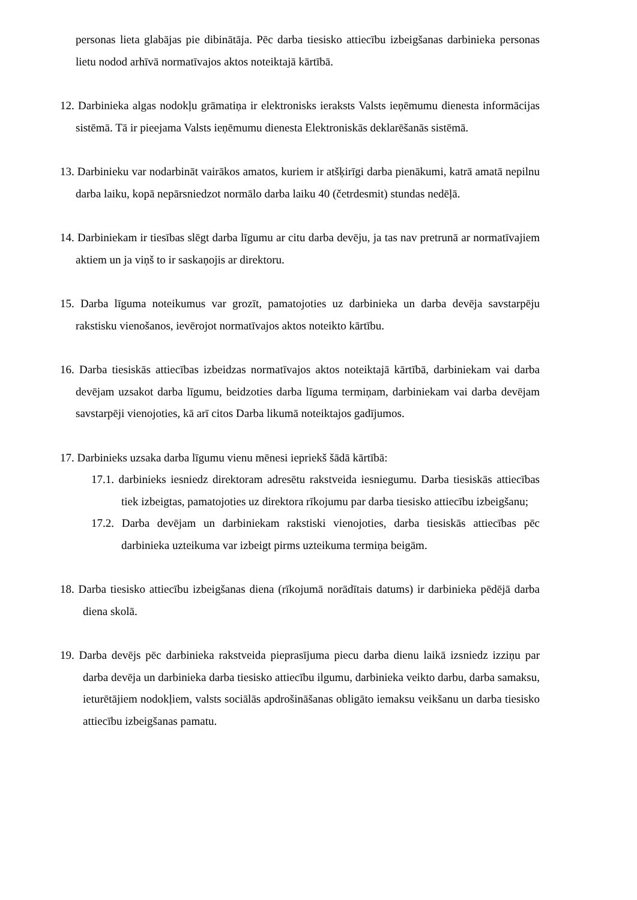personas lieta glabājas pie dibinātāja. Pēc darba tiesisko attiecību izbeigšanas darbinieka personas lietu nodod arhīvā normatīvajos aktos noteiktajā kārtībā.
12. Darbinieka algas nodokļu grāmatiņa ir elektronisks ieraksts Valsts ieņēmumu dienesta informācijas sistēmā. Tā ir pieejama Valsts ieņēmumu dienesta Elektroniskās deklarēšanās sistēmā.
13. Darbinieku var nodarbināt vairākos amatos, kuriem ir atšķirīgi darba pienākumi, katrā amatā nepilnu darba laiku, kopā nepārsniedzot normālo darba laiku 40 (četrdesmit) stundas nedēļā.
14. Darbiniekam ir tiesības slēgt darba līgumu ar citu darba devēju, ja tas nav pretrunā ar normatīvajiem aktiem un ja viņš to ir saskaņojis ar direktoru.
15. Darba līguma noteikumus var grozīt, pamatojoties uz darbinieka un darba devēja savstarpēju rakstisku vienošanos, ievērojot normatīvajos aktos noteikto kārtību.
16. Darba tiesiskās attiecības izbeidzas normatīvajos aktos noteiktajā kārtībā, darbiniekam vai darba devējam uzsakot darba līgumu, beidzoties darba līguma termiņam, darbiniekam vai darba devējam savstarpēji vienojoties, kā arī citos Darba likumā noteiktajos gadījumos.
17. Darbinieks uzsaka darba līgumu vienu mēnesi iepriekš šādā kārtībā:
17.1. darbinieks iesniedz direktoram adresētu rakstveida iesniegumu. Darba tiesiskās attiecības tiek izbeigtas, pamatojoties uz direktora rīkojumu par darba tiesisko attiecību izbeigšanu;
17.2. Darba devējam un darbiniekam rakstiski vienojoties, darba tiesiskās attiecības pēc darbinieka uzteikuma var izbeigt pirms uzteikuma termiņa beigām.
18. Darba tiesisko attiecību izbeigšanas diena (rīkojumā norādītais datums) ir darbinieka pēdējā darba diena skolā.
19. Darba devējs pēc darbinieka rakstveida pieprasījuma piecu darba dienu laikā izsniedz izziņu par darba devēja un darbinieka darba tiesisko attiecību ilgumu, darbinieka veikto darbu, darba samaksu, ieturētājiem nodokļiem, valsts sociālās apdrošināšanas obligāto iemaksu veikšanu un darba tiesisko attiecību izbeigšanas pamatu.